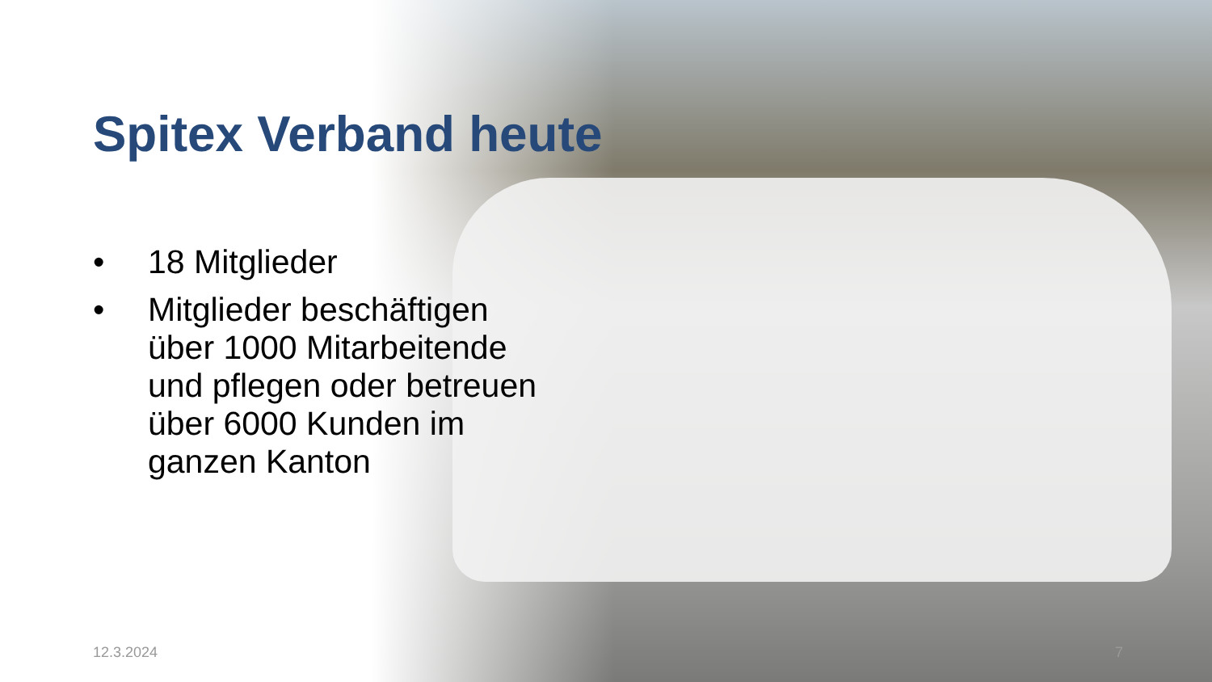Spitex Verband heute
• 18 Mitglieder
• Mitglieder beschäftigen über 1000 Mitarbeitende und pflegen oder betreuen über 6000 Kunden im ganzen Kanton
12.3.2024 7